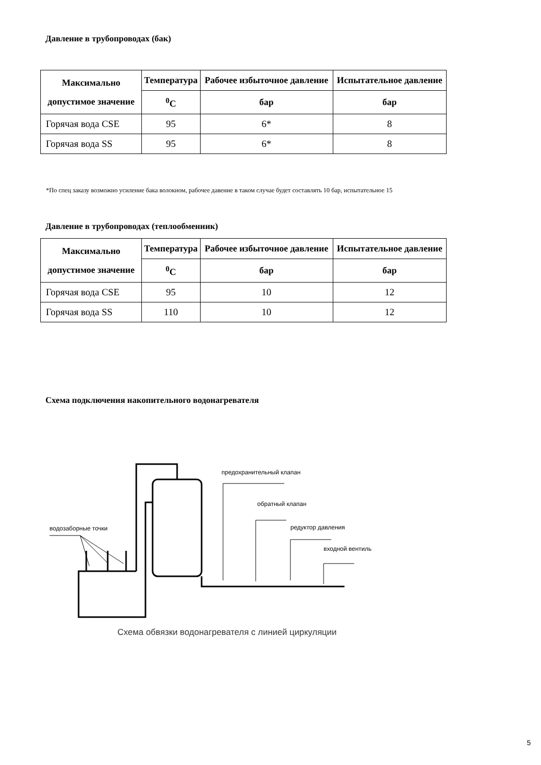Давление в трубопроводах (бак)
| Максимально допустимое значение | Температура | Рабочее избыточное давление | Испытательное давление |
| --- | --- | --- | --- |
| | <sup>0</sup> C | бар | бар |
| Горячая вода CSE | 95 | 6* | 8 |
| Горячая вода SS | 95 | 6* | 8 |
*По спец заказу возможно усиление бака волокном, рабочее давение в таком случае будет составлять 10 бар, испытательное 15
Давление в трубопроводах (теплообменник)
| Максимально допустимое значение | Температура | Рабочее избыточное давление | Испытательное давление |
| --- | --- | --- | --- |
| | <sup>0</sup> C | бар | бар |
| Горячая вода CSE | 95 | 10 | 12 |
| Горячая вода SS | 110 | 10 | 12 |
Схема подключения накопительного водонагревателя
предохранительный клапан
обратный клапан
редуктор давления
входной вентиль
водозаборные точки
Схема обвязки водонагревателя с линией циркуляции
5